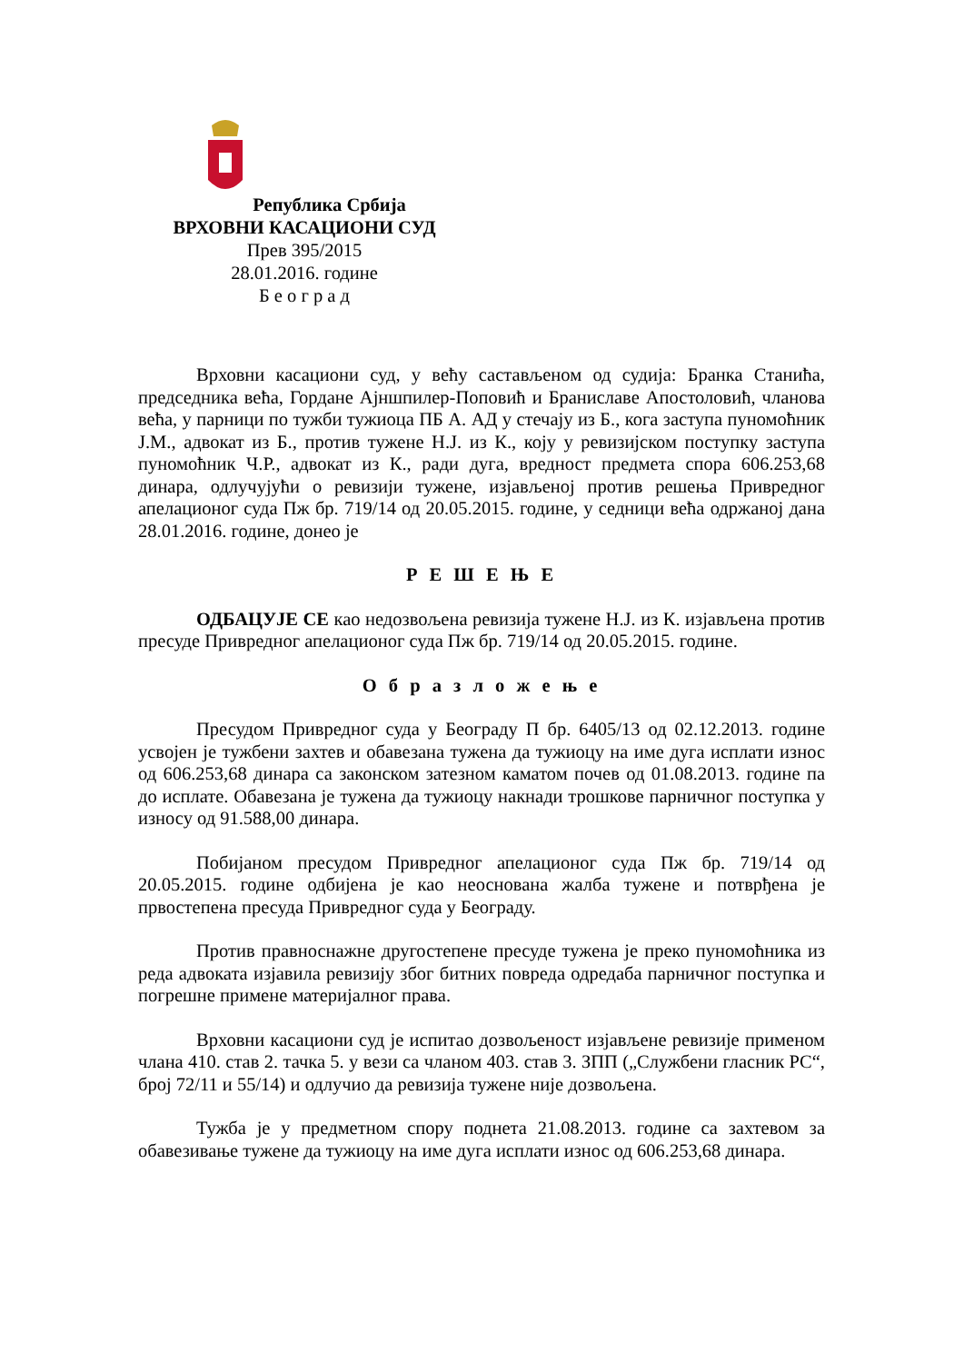Република Србија
ВРХОВНИ КАСАЦИОНИ СУД
Прев 395/2015
28.01.2016. године
Б е о г р а д
Врховни касациони суд, у већу састављеном од судија: Бранка Станића, председника већа, Гордане Ајншпилер-Поповић и Браниславе Апостоловић, чланова већа, у парници по тужби тужиоца ПБ А. АД у стечају из Б., кога заступа пуномоћник Ј.М., адвокат из Б., против тужене Н.Ј. из К., коју у ревизијском поступку заступа пуномоћник Ч.Р., адвокат из К., ради дуга, вредност предмета спора 606.253,68 динара, одлучујући о ревизији тужене, изјављеној против решења Привредног апелационог суда Пж бр. 719/14 од 20.05.2015. године, у седници већа одржаној дана 28.01.2016. године, донео је
Р Е Ш Е Њ Е
ОДБАЦУЈЕ СЕ као недозвољена ревизија тужене Н.Ј. из К. изјављена против пресуде Привредног апелационог суда Пж бр. 719/14 од 20.05.2015. године.
О б р а з л о ж е њ е
Пресудом Привредног суда у Београду П бр. 6405/13 од 02.12.2013. године усвојен је тужбени захтев и обавезана тужена да тужиоцу на име дуга исплати износ од 606.253,68 динара са законском затезном каматом почев од 01.08.2013. године па до исплате. Обавезана је тужена да тужиоцу накнади трошкове парничног поступка у износу од 91.588,00 динара.
Побијаном пресудом Привредног апелационог суда Пж бр. 719/14 од 20.05.2015. године одбијена је као неоснована жалба тужене и потврђена је првостепена пресуда Привредног суда у Београду.
Против правноснажне другостепене пресуде тужена је преко пуномоћника из реда адвоката изјавила ревизију због битних повреда одредаба парничног поступка и погрешне примене материјалног права.
Врховни касациони суд је испитао дозвољеност изјављене ревизије применом члана 410. став 2. тачка 5. у вези са чланом 403. став 3. ЗПП („Службени гласник РС“, број 72/11 и 55/14) и одлучио да ревизија тужене није дозвољена.
Тужба је у предметном спору поднета 21.08.2013. године са захтевом за обавезивање тужене да тужиоцу на име дуга исплати износ од 606.253,68 динара.